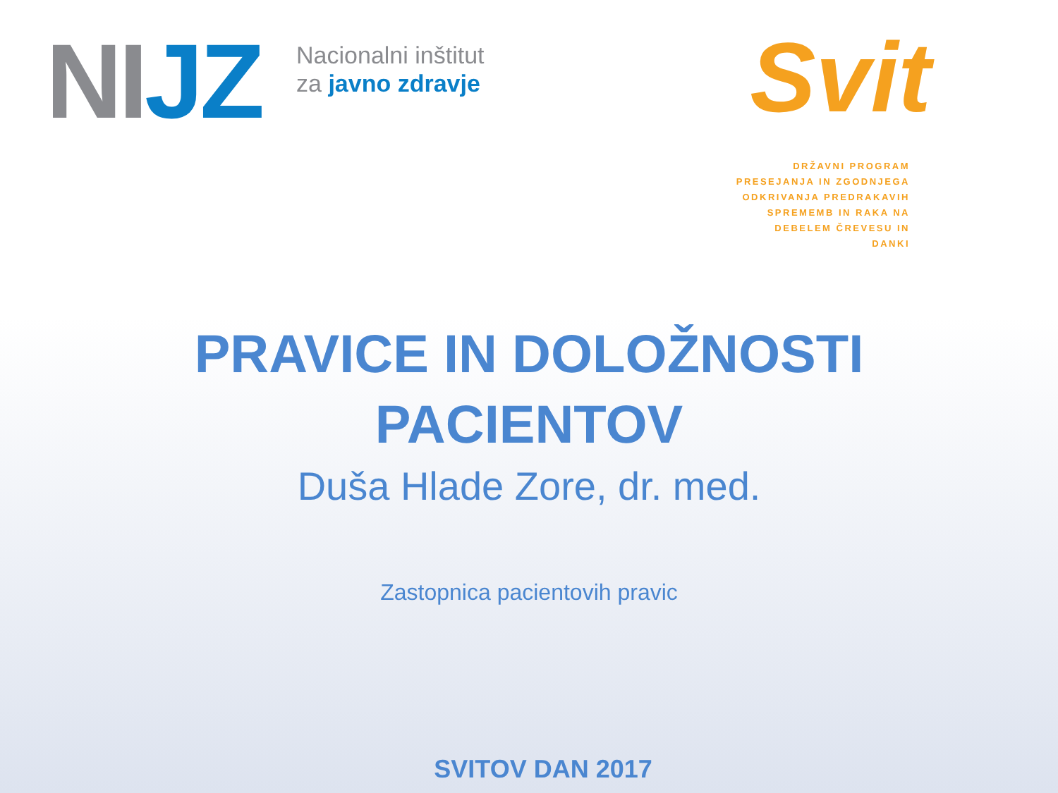NI JZ
Nacionalni inštitut
za javno zdravje
Svit
DRŽAVNI PROGRAM
PRESEJANJA IN ZGODNJEGA
ODKRIVANJA PREDRAKAVIH
SPREMEMB IN RAKA NA
DEBELEM ČREVESU IN DANKI
PRAVICE IN DOLOŽNOSTI
PACIENTOV
Duša Hlade Zore, dr. med.
Zastopnica pacientovih pravic
SVITOV DAN 2017